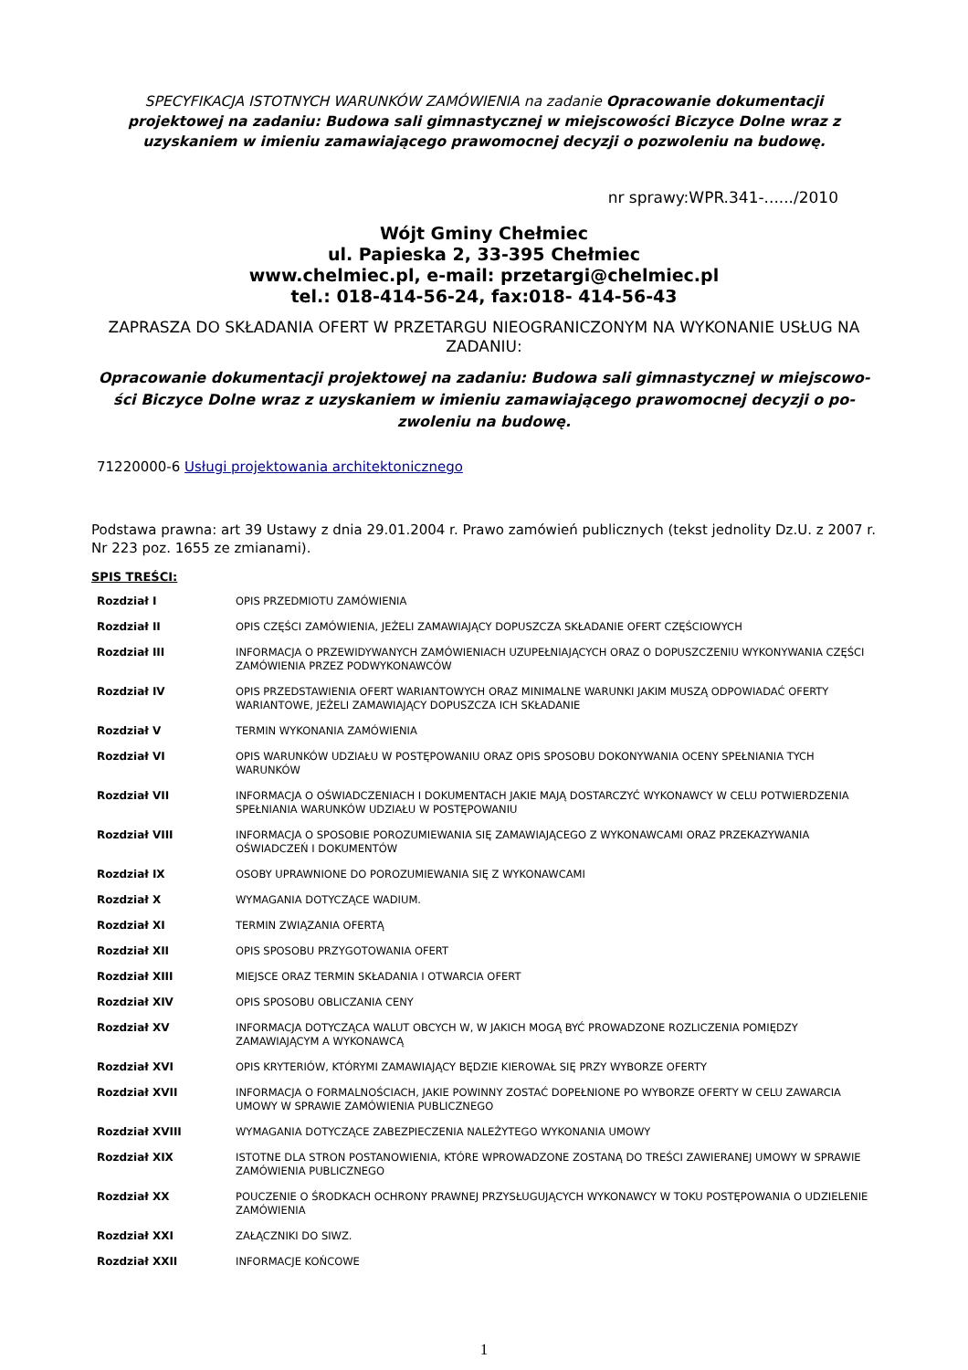SPECYFIKACJA ISTOTNYCH WARUNKÓW ZAMÓWIENIA na zadanie Opracowanie dokumentacji projektowej na zadaniu: Budowa sali gimnastycznej w miejscowości Biczyce Dolne wraz z uzyskaniem w imieniu zamawiającego prawomocnej decyzji o pozwoleniu na budowę.
nr sprawy:WPR.341-....../2010
Wójt Gminy Chełmiec
ul. Papieska 2, 33-395 Chełmiec
www.chelmiec.pl, e-mail: przetargi@chelmiec.pl
tel.: 018-414-56-24, fax:018- 414-56-43
ZAPRASZA DO SKŁADANIA OFERT W PRZETARGU NIEOGRANICZONYM NA WYKONANIE USŁUG NA ZADANIU:
Opracowanie dokumentacji projektowej na zadaniu: Budowa sali gimnastycznej w miejscowo-ści Biczyce Dolne wraz z uzyskaniem w imieniu zamawiającego prawomocnej decyzji o po-zwoleniu na budowę.
71220000-6 Usługi projektowania architektonicznego
Podstawa prawna: art 39 Ustawy z dnia 29.01.2004 r. Prawo zamówień publicznych (tekst jednolity Dz.U. z 2007 r. Nr 223 poz. 1655 ze zmianami).
SPIS TREŚCI:
| Rozdział I | OPIS PRZEDMIOTU ZAMÓWIENIA |
| Rozdział II | OPIS CZĘŚCI ZAMÓWIENIA, JEŻELI ZAMAWIAJĄCY DOPUSZCZA SKŁADANIE OFERT CZĘŚCIOWYCH |
| Rozdział III | INFORMACJA O PRZEWIDYWANYCH ZAMÓWIENIACH UZUPEŁNIAJĄCYCH ORAZ O DOPUSZCZENIU WYKONYWANIA CZĘŚCI ZAMÓWIENIA PRZEZ PODWYKONAWCÓW |
| Rozdział IV | OPIS PRZEDSTAWIENIA OFERT WARIANTOWYCH ORAZ MINIMALNE WARUNKI JAKIM MUSZĄ ODPOWIADAĆ OFERTY WARIANTOWE, JEŻELI ZAMAWIAJĄCY DOPUSZCZA ICH SKŁADANIE |
| Rozdział V | TERMIN WYKONANIA ZAMÓWIENIA |
| Rozdział VI | OPIS WARUNKÓW UDZIAŁU W POSTĘPOWANIU ORAZ OPIS SPOSOBU DOKONYWANIA OCENY SPEŁNIANIA TYCH WARUNKÓW |
| Rozdział VII | INFORMACJA O OŚWIADCZENIACH I DOKUMENTACH JAKIE MAJĄ DOSTARCZYĆ WYKONAWCY W CELU POTWIERDZENIA SPEŁNIANIA WARUNKÓW UDZIAŁU W POSTĘPOWANIU |
| Rozdział VIII | INFORMACJA O SPOSOBIE POROZUMIEWANIA SIĘ ZAMAWIAJĄCEGO Z WYKONAWCAMI ORAZ PRZEKAZYWANIA OŚWIADCZEŃ I DOKUMENTÓW |
| Rozdział IX | OSOBY UPRAWNIONE DO POROZUMIEWANIA SIĘ Z WYKONAWCAMI |
| Rozdział X | WYMAGANIA DOTYCZĄCE WADIUM. |
| Rozdział XI | TERMIN ZWIĄZANIA OFERTĄ |
| Rozdział XII | OPIS SPOSOBU PRZYGOTOWANIA OFERT |
| Rozdział XIII | MIEJSCE ORAZ TERMIN SKŁADANIA I OTWARCIA OFERT |
| Rozdział XIV | OPIS SPOSOBU OBLICZANIA CENY |
| Rozdział XV | INFORMACJA DOTYCZĄCA WALUT OBCYCH W, W JAKICH MOGĄ BYĆ PROWADZONE ROZLICZENIA POMIĘDZY ZAMAWIAJĄCYM A WYKONAWCĄ |
| Rozdział XVI | OPIS KRYTERIÓW, KTÓRYMI ZAMAWIAJĄCY BĘDZIE KIEROWAŁ SIĘ PRZY WYBORZE OFERTY |
| Rozdział XVII | INFORMACJA O FORMALNOŚCIACH, JAKIE POWINNY ZOSTAĆ DOPEŁNIONE PO WYBORZE OFERTY W CELU ZAWARCIA UMOWY W SPRAWIE ZAMÓWIENIA PUBLICZNEGO |
| Rozdział XVIII | WYMAGANIA DOTYCZĄCE ZABEZPIECZENIA NALEŻYTEGO WYKONANIA UMOWY |
| Rozdział XIX | ISTOTNE DLA STRON POSTANOWIENIA, KTÓRE WPROWADZONE ZOSTANĄ DO TREŚCI ZAWIERANEJ UMOWY W SPRAWIE ZAMÓWIENIA PUBLICZNEGO |
| Rozdział XX | POUCZENIE O ŚRODKACH OCHRONY PRAWNEJ PRZYSŁUGUJĄCYCH WYKONAWCY W TOKU POSTĘPOWANIA O UDZIELENIE ZAMÓWIENIA |
| Rozdział XXI | ZAŁĄCZNIKI DO SIWZ. |
| Rozdział XXII | INFORMACJE KOŃCOWE |
1